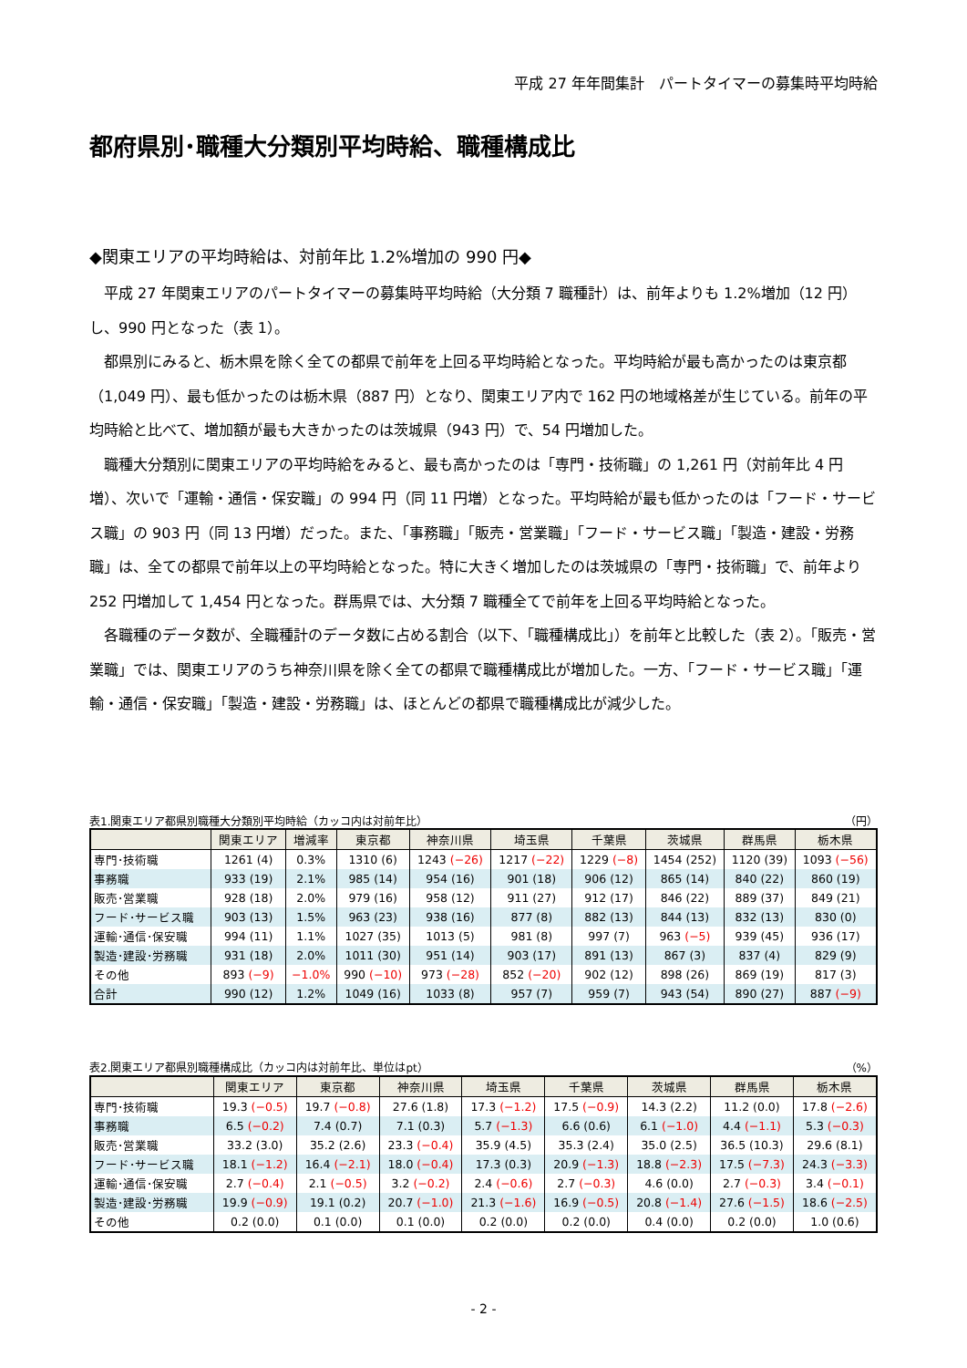平成 27 年年間集計　パートタイマーの募集時平均時給
都府県別･職種大分類別平均時給、職種構成比
◆関東エリアの平均時給は、対前年比 1.2%増加の 990 円◆
平成 27 年関東エリアのパートタイマーの募集時平均時給（大分類 7 職種計）は、前年よりも 1.2%増加（12 円）し、990 円となった（表 1）。
都県別にみると、栃木県を除く全ての都県で前年を上回る平均時給となった。平均時給が最も高かったのは東京都（1,049 円）、最も低かったのは栃木県（887 円）となり、関東エリア内で 162 円の地域格差が生じている。前年の平均時給と比べて、増加額が最も大きかったのは茨城県（943 円）で、54 円増加した。
職種大分類別に関東エリアの平均時給をみると、最も高かったのは「専門・技術職」の 1,261 円（対前年比 4 円増）、次いで「運輸・通信・保安職」の 994 円（同 11 円増）となった。平均時給が最も低かったのは「フード・サービス職」の 903 円（同 13 円増）だった。また、「事務職」「販売・営業職」「フード・サービス職」「製造・建設・労務職」は、全ての都県で前年以上の平均時給となった。特に大きく増加したのは茨城県の「専門・技術職」で、前年より 252 円増加して 1,454 円となった。群馬県では、大分類 7 職種全てで前年を上回る平均時給となった。
各職種のデータ数が、全職種計のデータ数に占める割合（以下、「職種構成比」）を前年と比較した（表 2）。「販売・営業職」では、関東エリアのうち神奈川県を除く全ての都県で職種構成比が増加した。一方、「フード・サービス職」「運輸・通信・保安職」「製造・建設・労務職」は、ほとんどの都県で職種構成比が減少した。
表1.関東エリア都県別職種大分類別平均時給（カッコ内は対前年比） （円）
| | 関東エリア | 増減率 | 東京都 | 神奈川県 | 埼玉県 | 千葉県 | 茨城県 | 群馬県 | 栃木県 |
| --- | --- | --- | --- | --- | --- | --- | --- | --- | --- |
| 専門･技術職 | 1261 (4) | 0.3% | 1310 (6) | 1243 (−26) | 1217 (−22) | 1229 (−8) | 1454 (252) | 1120 (39) | 1093 (−56) |
| 事務職 | 933 (19) | 2.1% | 985 (14) | 954 (16) | 901 (18) | 906 (12) | 865 (14) | 840 (22) | 860 (19) |
| 販売･営業職 | 928 (18) | 2.0% | 979 (16) | 958 (12) | 911 (27) | 912 (17) | 846 (22) | 889 (37) | 849 (21) |
| フード･サービス職 | 903 (13) | 1.5% | 963 (23) | 938 (16) | 877 (8) | 882 (13) | 844 (13) | 832 (13) | 830 (0) |
| 運輸･通信･保安職 | 994 (11) | 1.1% | 1027 (35) | 1013 (5) | 981 (8) | 997 (7) | 963 (−5) | 939 (45) | 936 (17) |
| 製造･建設･労務職 | 931 (18) | 2.0% | 1011 (30) | 951 (14) | 903 (17) | 891 (13) | 867 (3) | 837 (4) | 829 (9) |
| その他 | 893 (−9) | −1.0% | 990 (−10) | 973 (−28) | 852 (−20) | 902 (12) | 898 (26) | 869 (19) | 817 (3) |
| 合計 | 990 (12) | 1.2% | 1049 (16) | 1033 (8) | 957 (7) | 959 (7) | 943 (54) | 890 (27) | 887 (−9) |
表2.関東エリア都県別職種構成比（カッコ内は対前年比、単位はpt） （%）
| | 関東エリア | 東京都 | 神奈川県 | 埼玉県 | 千葉県 | 茨城県 | 群馬県 | 栃木県 |
| --- | --- | --- | --- | --- | --- | --- | --- | --- |
| 専門･技術職 | 19.3 (−0.5) | 19.7 (−0.8) | 27.6 (1.8) | 17.3 (−1.2) | 17.5 (−0.9) | 14.3 (2.2) | 11.2 (0.0) | 17.8 (−2.6) |
| 事務職 | 6.5 (−0.2) | 7.4 (0.7) | 7.1 (0.3) | 5.7 (−1.3) | 6.6 (0.6) | 6.1 (−1.0) | 4.4 (−1.1) | 5.3 (−0.3) |
| 販売･営業職 | 33.2 (3.0) | 35.2 (2.6) | 23.3 (−0.4) | 35.9 (4.5) | 35.3 (2.4) | 35.0 (2.5) | 36.5 (10.3) | 29.6 (8.1) |
| フード･サービス職 | 18.1 (−1.2) | 16.4 (−2.1) | 18.0 (−0.4) | 17.3 (0.3) | 20.9 (−1.3) | 18.8 (−2.3) | 17.5 (−7.3) | 24.3 (−3.3) |
| 運輸･通信･保安職 | 2.7 (−0.4) | 2.1 (−0.5) | 3.2 (−0.2) | 2.4 (−0.6) | 2.7 (−0.3) | 4.6 (0.0) | 2.7 (−0.3) | 3.4 (−0.1) |
| 製造･建設･労務職 | 19.9 (−0.9) | 19.1 (0.2) | 20.7 (−1.0) | 21.3 (−1.6) | 16.9 (−0.5) | 20.8 (−1.4) | 27.6 (−1.5) | 18.6 (−2.5) |
| その他 | 0.2 (0.0) | 0.1 (0.0) | 0.1 (0.0) | 0.2 (0.0) | 0.2 (0.0) | 0.4 (0.0) | 0.2 (0.0) | 1.0 (0.6) |
- 2 -